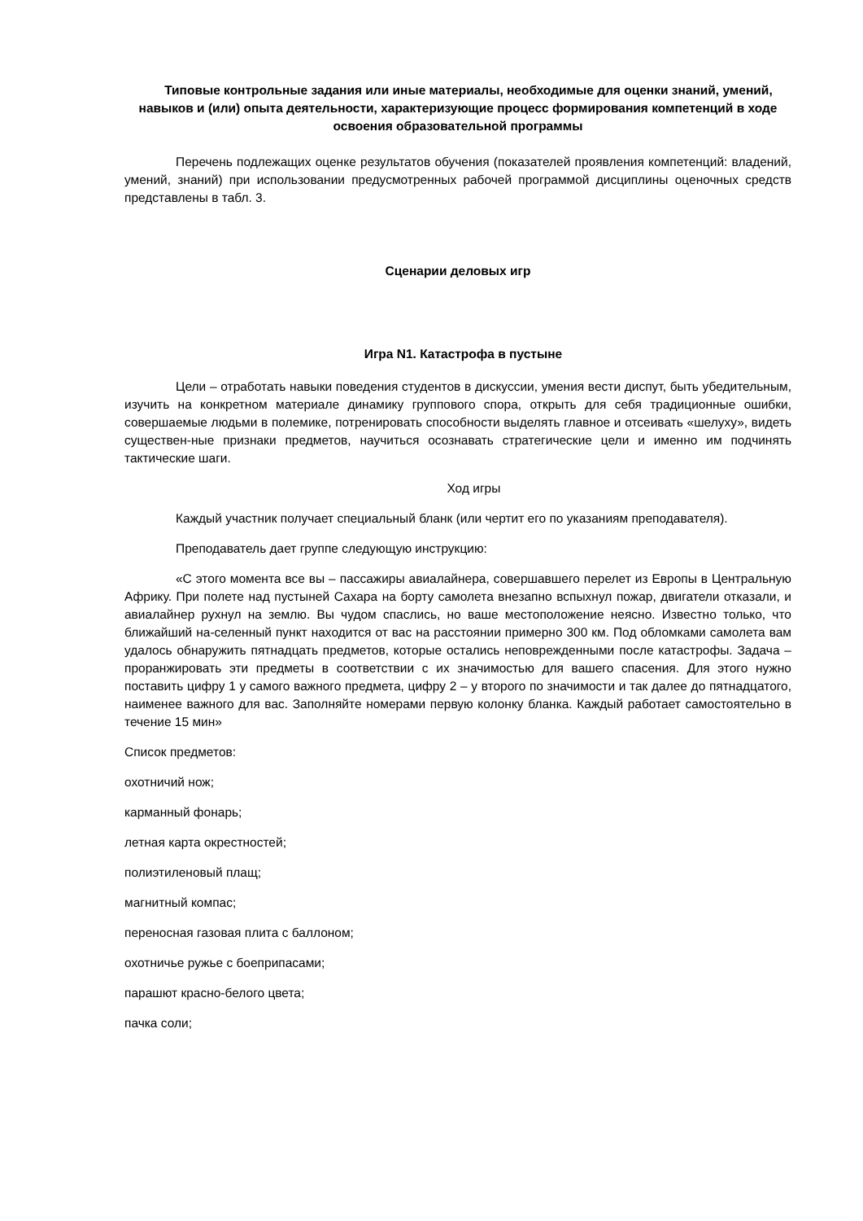Типовые контрольные задания или иные материалы, необходимые для оценки знаний, умений, навыков и (или) опыта деятельности, характеризующие процесс формирования компетенций в ходе освоения образовательной программы
Перечень подлежащих оценке результатов обучения (показателей проявления компетенций: владений, умений, знаний) при использовании предусмотренных рабочей программой дисциплины оценочных средств представлены в табл. 3.
Сценарии деловых игр
Игра N1. Катастрофа в пустыне
Цели – отработать навыки поведения студентов в дискуссии, умения вести диспут, быть убедительным, изучить на конкретном материале динамику группового спора, открыть для себя традиционные ошибки, совершаемые людьми в полемике, потренировать способности выделять главное и отсеивать «шелуху», видеть существен-ные признаки предметов, научиться осознавать стратегические цели и именно им подчинять тактические шаги.
Ход игры
Каждый участник получает специальный бланк (или чертит его по указаниям преподавателя).
Преподаватель дает группе следующую инструкцию:
«С этого момента все вы – пассажиры авиалайнера, совершавшего перелет из Европы в Центральную Африку. При полете над пустыней Сахара на борту самолета внезапно вспыхнул пожар, двигатели отказали, и авиалайнер рухнул на землю. Вы чудом спаслись, но ваше местоположение неясно. Известно только, что ближайший на-селенный пункт находится от вас на расстоянии примерно 300 км. Под обломками самолета вам удалось обнаружить пятнадцать предметов, которые остались неповрежденными после катастрофы. Задача – проранжировать эти предметы в соответствии с их значимостью для вашего спасения. Для этого нужно поставить цифру 1 у самого важного предмета, цифру 2 – у второго по значимости и так далее до пятнадцатого, наименее важного для вас. Заполняйте номерами первую колонку бланка. Каждый работает самостоятельно в течение 15 мин»
Список предметов:
охотничий нож;
карманный фонарь;
летная карта окрестностей;
полиэтиленовый плащ;
магнитный компас;
переносная газовая плита с баллоном;
охотничье ружье с боеприпасами;
парашют красно-белого цвета;
пачка соли;